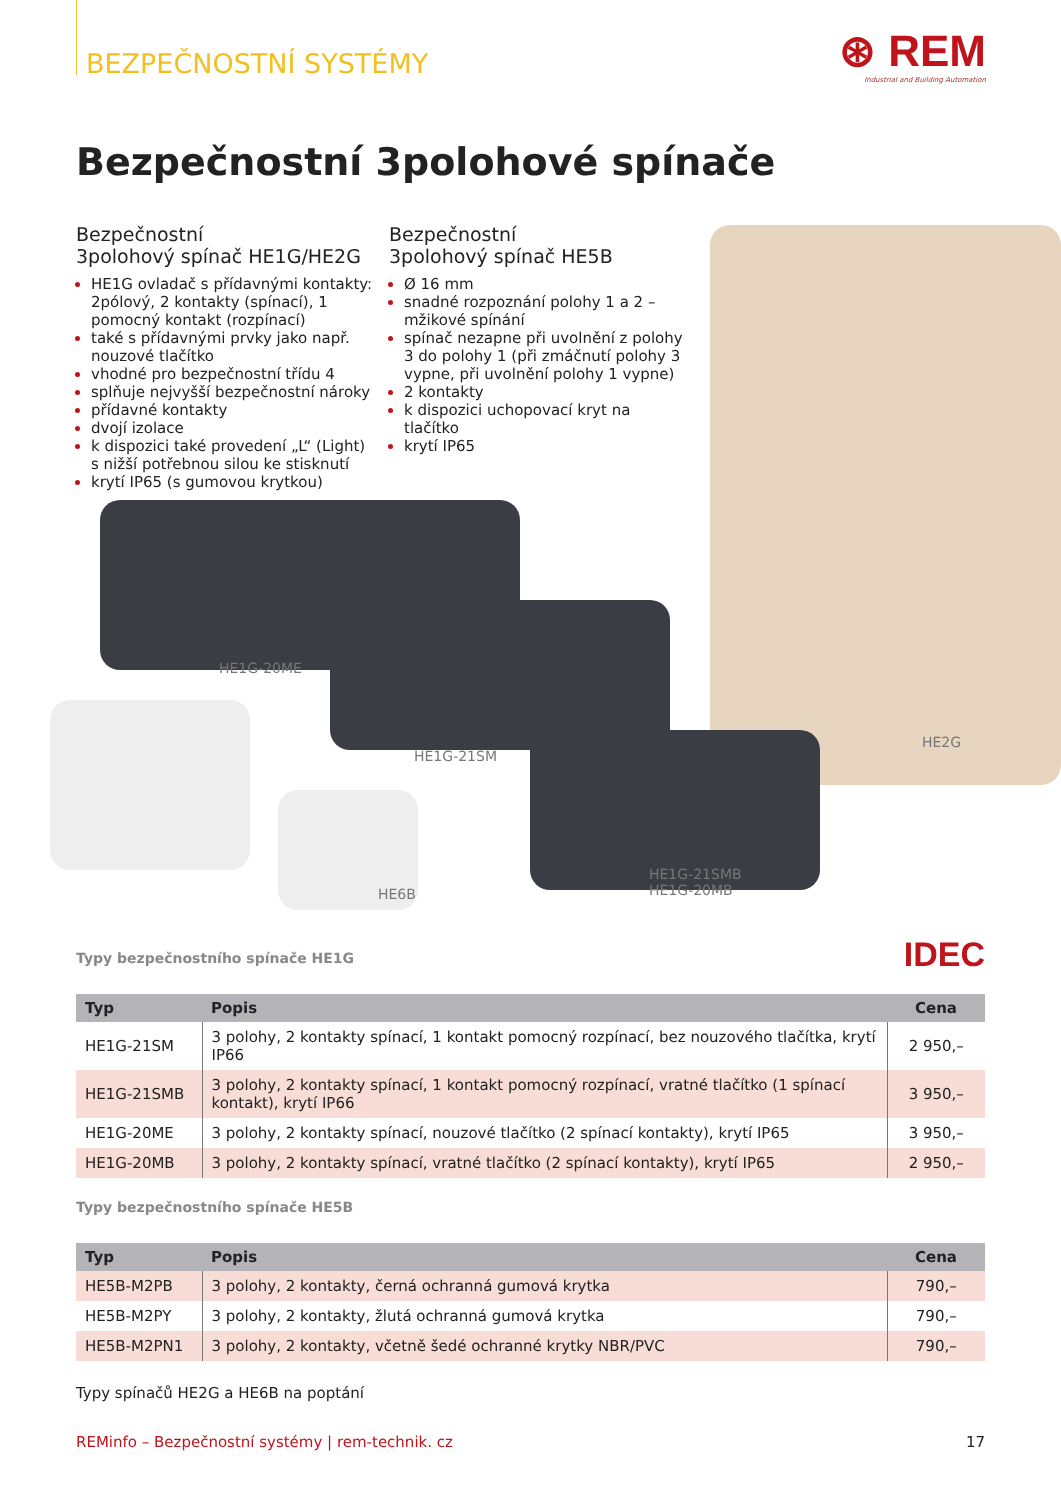BEZPEČNOSTNÍ SYSTÉMY
⊛ REM
Industrial and Building Automation
Bezpečnostní 3polohové spínače
Bezpečnostní
3polohový spínač HE1G/HE2G
HE1G ovladač s přídavnými kontakty: 2pólový, 2 kontakty (spínací), 1 pomocný kontakt (rozpínací)
také s přídavnými prvky jako např. nouzové tlačítko
vhodné pro bezpečnostní třídu 4
splňuje nejvyšší bezpečnostní nároky
přídavné kontakty
dvojí izolace
k dispozici také provedení „L“ (Light) s nižší potřebnou silou ke stisknutí
krytí IP65 (s gumovou krytkou)
Bezpečnostní
3polohový spínač HE5B
Ø 16 mm
snadné rozpoznání polohy 1 a 2 – mžikové spínání
spínač nezapne při uvolnění z polohy 3 do polohy 1 (při zmáčnutí polohy 3 vypne, při uvolnění polohy 1 vypne)
2 kontakty
k dispozici uchopovací kryt na tlačítko
krytí IP65
HE1G-20ME
HE1G-21SM
HE2G
HE6B
HE1G-21SMB
HE1G-20MB
IDEC
Typy bezpečnostního spínače HE1G
| Typ | Popis | Cena |
| --- | --- | --- |
| HE1G-21SM | 3 polohy, 2 kontakty spínací, 1 kontakt pomocný rozpínací, bez nouzového tlačítka, krytí IP66 | 2 950,– |
| HE1G-21SMB | 3 polohy, 2 kontakty spínací, 1 kontakt pomocný rozpínací, vratné tlačítko (1 spínací kontakt), krytí IP66 | 3 950,– |
| HE1G-20ME | 3 polohy, 2 kontakty spínací, nouzové tlačítko (2 spínací kontakty), krytí IP65 | 3 950,– |
| HE1G-20MB | 3 polohy, 2 kontakty spínací, vratné tlačítko (2 spínací kontakty), krytí IP65 | 2 950,– |
Typy bezpečnostního spínače HE5B
| Typ | Popis | Cena |
| --- | --- | --- |
| HE5B-M2PB | 3 polohy, 2 kontakty, černá ochranná gumová krytka | 790,– |
| HE5B-M2PY | 3 polohy, 2 kontakty, žlutá ochranná gumová krytka | 790,– |
| HE5B-M2PN1 | 3 polohy, 2 kontakty, včetně šedé ochranné krytky NBR/PVC | 790,– |
Typy spínačů HE2G a HE6B na poptání
REMinfo – Bezpečnostní systémy | rem-technik. cz 17